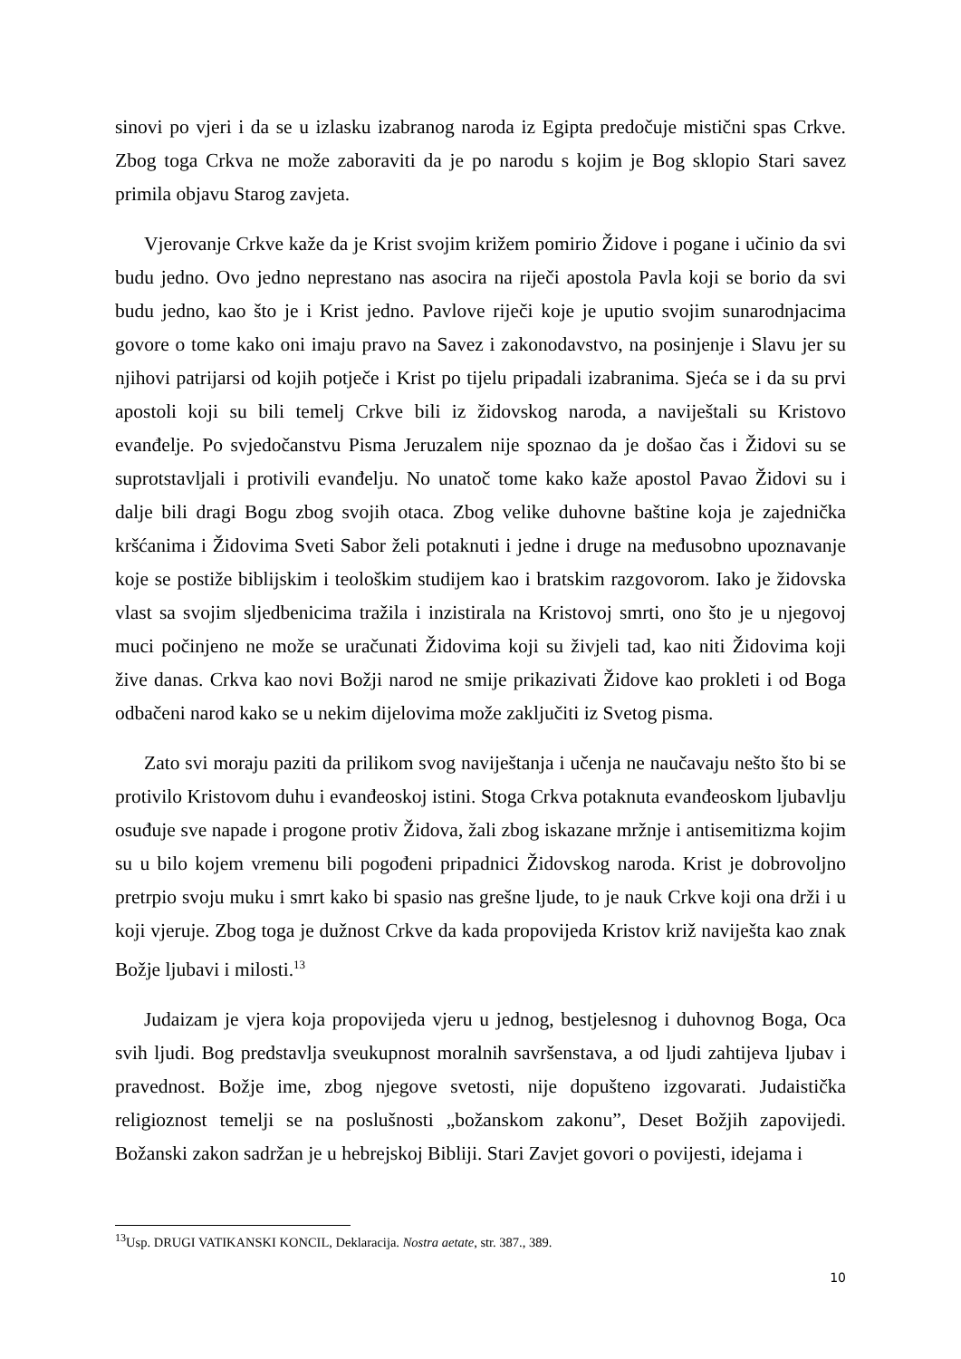sinovi po vjeri i da se u izlasku izabranog naroda iz Egipta predočuje mistični spas Crkve. Zbog toga Crkva ne može zaboraviti da je po narodu s kojim je Bog sklopio Stari savez primila objavu Starog zavjeta.
Vjerovanje Crkve kaže da je Krist svojim križem pomirio Židove i pogane i učinio da svi budu jedno. Ovo jedno neprestano nas asocira na riječi apostola Pavla koji se borio da svi budu jedno, kao što je i Krist jedno. Pavlove riječi koje je uputio svojim sunarodnjacima govore o tome kako oni imaju pravo na Savez i zakonodavstvo, na posinjenje i Slavu jer su njihovi patrijarsi od kojih potječe i Krist po tijelu pripadali izabranima. Sjeća se i da su prvi apostoli koji su bili temelj Crkve bili iz židovskog naroda, a naviještali su Kristovo evanđelje. Po svjedočanstvu Pisma Jeruzalem nije spoznao da je došao čas i Židovi su se suprotstavljali i protivili evanđelju. No unatoč tome kako kaže apostol Pavao Židovi su i dalje bili dragi Bogu zbog svojih otaca. Zbog velike duhovne baštine koja je zajednička kršćanima i Židovima Sveti Sabor želi potaknuti i jedne i druge na međusobno upoznavanje koje se postiže biblijskim i teološkim studijem kao i bratskim razgovorom. Iako je židovska vlast sa svojim sljedbenicima tražila i inzistirala na Kristovoj smrti, ono što je u njegovoj muci počinjeno ne može se uračunati Židovima koji su živjeli tad, kao niti Židovima koji žive danas. Crkva kao novi Božji narod ne smije prikazivati Židove kao prokleti i od Boga odbačeni narod kako se u nekim dijelovima može zaključiti iz Svetog pisma.
Zato svi moraju paziti da prilikom svog naviještanja i učenja ne naučavaju nešto što bi se protivilo Kristovom duhu i evanđeoskoj istini. Stoga Crkva potaknuta evanđeoskom ljubavlju osuđuje sve napade i progone protiv Židova, žali zbog iskazane mržnje i antisemitizma kojim su u bilo kojem vremenu bili pogođeni pripadnici Židovskog naroda. Krist je dobrovoljno pretrpio svoju muku i smrt kako bi spasio nas grešne ljude, to je nauk Crkve koji ona drži i u koji vjeruje. Zbog toga je dužnost Crkve da kada propovijeda Kristov križ naviješta kao znak Božje ljubavi i milosti.<sup>13</sup>
Judaizam je vjera koja propovijeda vjeru u jednog, bestjelesnog i duhovnog Boga, Oca svih ljudi. Bog predstavlja sveukupnost moralnih savršenstava, a od ljudi zahtijeva ljubav i pravednost. Božje ime, zbog njegove svetosti, nije dopušteno izgovarati. Judaistička religioznost temelji se na poslušnosti „božanskom zakonu”, Deset Božjih zapovijedi. Božanski zakon sadržan je u hebrejskoj Bibliji. Stari Zavjet govori o povijesti, idejama i
<sup>13</sup> Usp. DRUGI VATIKANSKI KONCIL, Deklaracija. Nostra aetate, str. 387., 389.
10